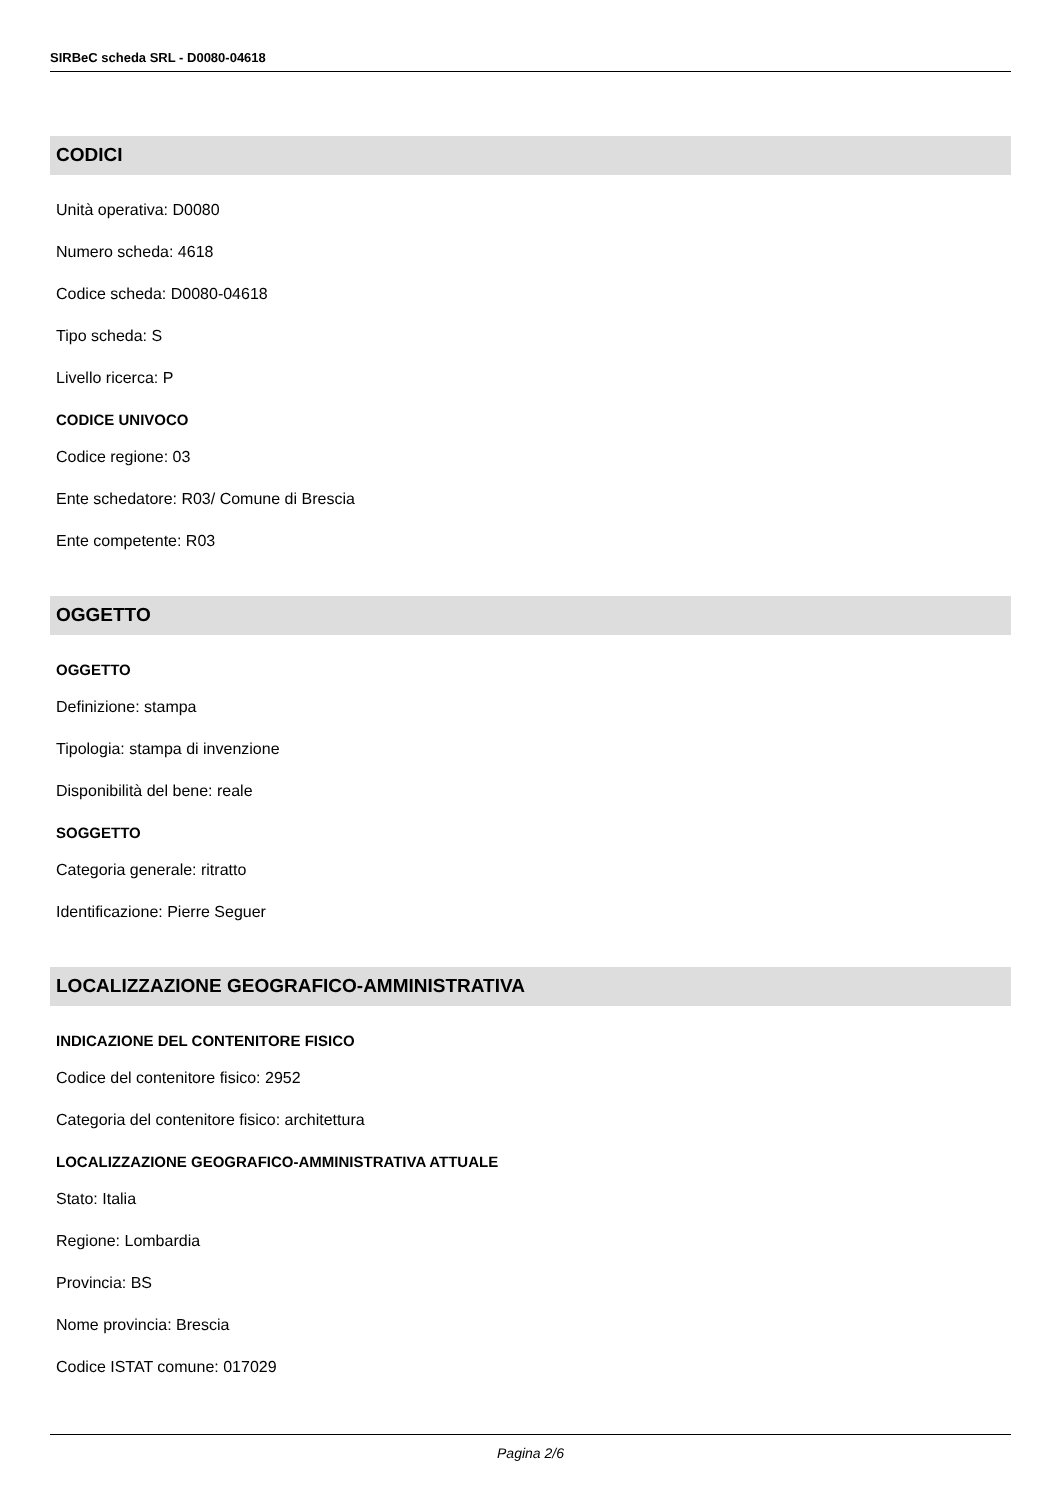SIRBeC scheda SRL - D0080-04618
CODICI
Unità operativa: D0080
Numero scheda: 4618
Codice scheda: D0080-04618
Tipo scheda: S
Livello ricerca: P
CODICE UNIVOCO
Codice regione: 03
Ente schedatore: R03/ Comune di Brescia
Ente competente: R03
OGGETTO
OGGETTO
Definizione: stampa
Tipologia: stampa di invenzione
Disponibilità del bene: reale
SOGGETTO
Categoria generale: ritratto
Identificazione: Pierre Seguer
LOCALIZZAZIONE GEOGRAFICO-AMMINISTRATIVA
INDICAZIONE DEL CONTENITORE FISICO
Codice del contenitore fisico: 2952
Categoria del contenitore fisico: architettura
LOCALIZZAZIONE GEOGRAFICO-AMMINISTRATIVA ATTUALE
Stato: Italia
Regione: Lombardia
Provincia: BS
Nome provincia: Brescia
Codice ISTAT comune: 017029
Pagina 2/6